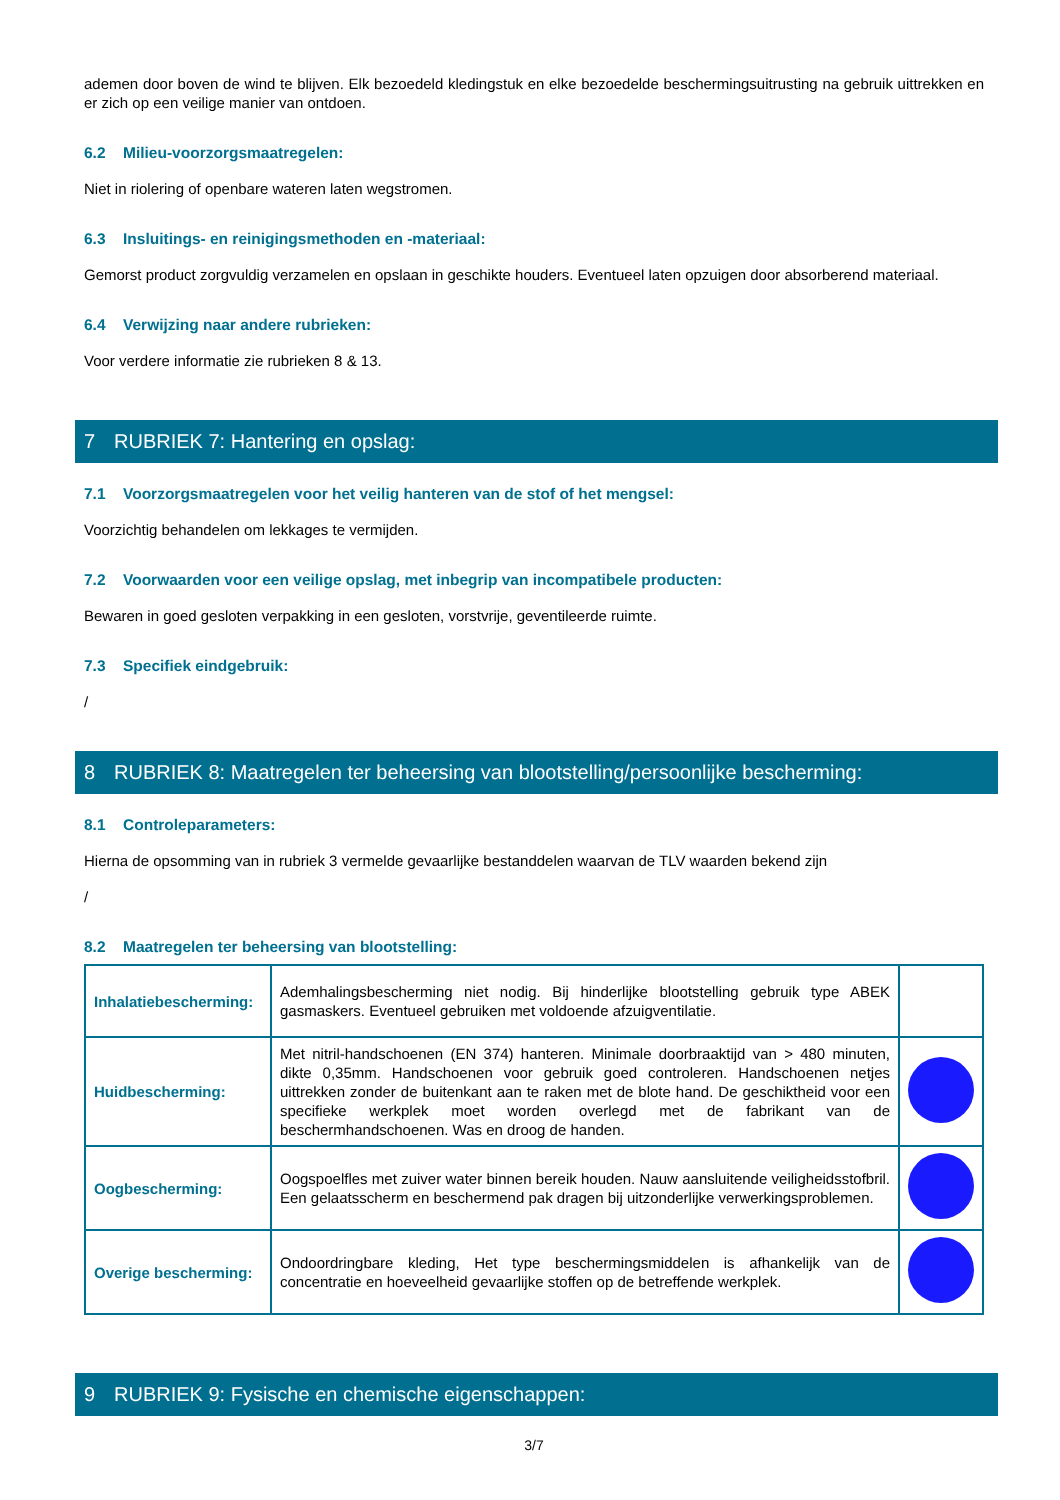ademen door boven de wind te blijven. Elk bezoedeld kledingstuk en elke bezoedelde beschermingsuitrusting na gebruik uittrekken en er zich op een veilige manier van ontdoen.
6.2 Milieu-voorzorgsmaatregelen:
Niet in riolering of openbare wateren laten wegstromen.
6.3 Insluitings- en reinigingsmethoden en -materiaal:
Gemorst product zorgvuldig verzamelen en opslaan in geschikte houders. Eventueel laten opzuigen door absorberend materiaal.
6.4 Verwijzing naar andere rubrieken:
Voor verdere informatie zie rubrieken 8 & 13.
7 RUBRIEK 7: Hantering en opslag:
7.1 Voorzorgsmaatregelen voor het veilig hanteren van de stof of het mengsel:
Voorzichtig behandelen om lekkages te vermijden.
7.2 Voorwaarden voor een veilige opslag, met inbegrip van incompatibele producten:
Bewaren in goed gesloten verpakking in een gesloten, vorstvrije, geventileerde ruimte.
7.3 Specifiek eindgebruik:
/
8 RUBRIEK 8: Maatregelen ter beheersing van blootstelling/persoonlijke bescherming:
8.1 Controleparameters:
Hierna de opsomming van in rubriek 3 vermelde gevaarlijke bestanddelen waarvan de TLV waarden bekend zijn
/
8.2 Maatregelen ter beheersing van blootstelling:
| Inhalatiebescherming: | Ademhalingsbescherming niet nodig. Bij hinderlijke blootstelling gebruik type ABEK gasmaskers. Eventueel gebruiken met voldoende afzuigventilatie. | |
| Huidbescherming: | Met nitril-handschoenen (EN 374) hanteren. Minimale doorbraaktijd van > 480 minuten, dikte 0,35mm. Handschoenen voor gebruik goed controleren. Handschoenen netjes uittrekken zonder de buitenkant aan te raken met de blote hand. De geschiktheid voor een specifieke werkplek moet worden overlegd met de fabrikant van de beschermhandschoenen. Was en droog de handen. | |
| Oogbescherming: | Oogspoelfles met zuiver water binnen bereik houden. Nauw aansluitende veiligheidsstofbril. Een gelaatsscherm en beschermend pak dragen bij uitzonderlijke verwerkingsproblemen. | |
| Overige bescherming: | Ondoordringbare kleding, Het type beschermingsmiddelen is afhankelijk van de concentratie en hoeveelheid gevaarlijke stoffen op de betreffende werkplek. | |
9 RUBRIEK 9: Fysische en chemische eigenschappen:
3/7